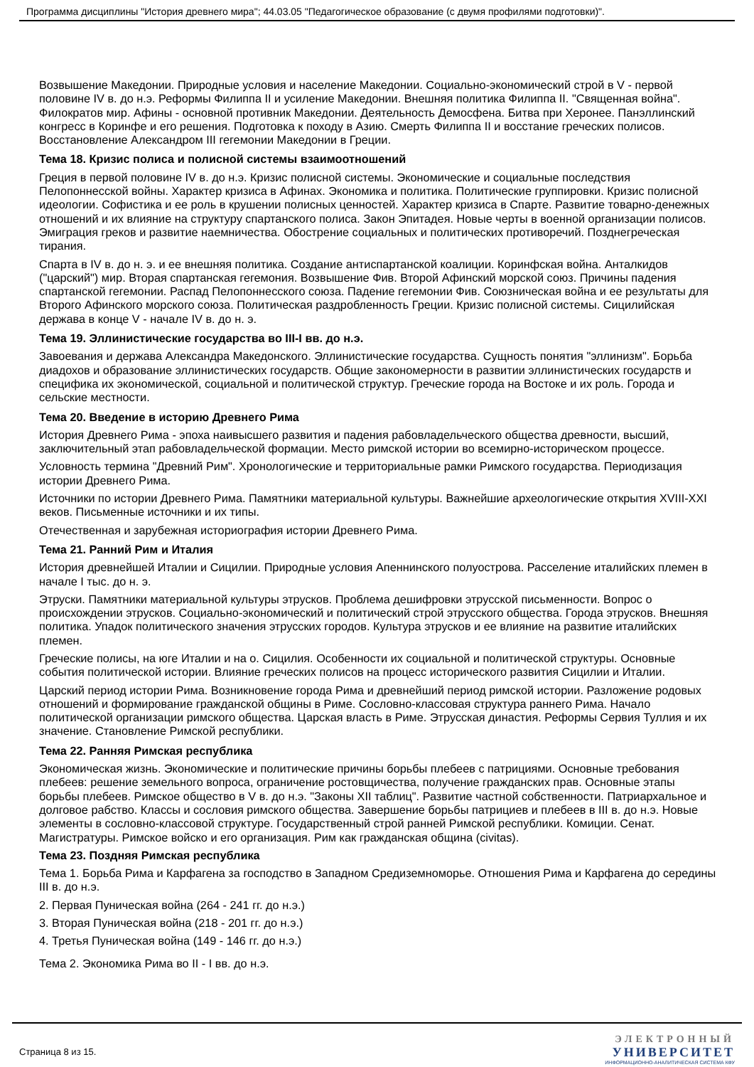Программа дисциплины "История древнего мира"; 44.03.05 "Педагогическое образование (с двумя профилями подготовки)".
Возвышение Македонии. Природные условия и население Македонии. Социально-экономический строй в V - первой половине IV в. до н.э. Реформы Филиппа II и усиление Македонии. Внешняя политика Филиппа II. "Священная война". Филократов мир. Афины - основной противник Македонии. Деятельность Демосфена. Битва при Херонее. Панэллинский конгресс в Коринфе и его решения. Подготовка к походу в Азию. Смерть Филиппа II и восстание греческих полисов. Восстановление Александром III гегемонии Македонии в Греции.
Тема 18. Кризис полиса и полисной системы взаимоотношений
Греция в первой половине IV в. до н.э. Кризис полисной системы. Экономические и социальные последствия Пелопоннесской войны. Характер кризиса в Афинах. Экономика и политика. Политические группировки. Кризис полисной идеологии. Софистика и ее роль в крушении полисных ценностей. Характер кризиса в Спарте. Развитие товарно-денежных отношений и их влияние на структуру спартанского полиса. Закон Эпитадея. Новые черты в военной организации полисов. Эмиграция греков и развитие наемничества. Обострение социальных и политических противоречий. Позднегреческая тирания.
Спарта в IV в. до н. э. и ее внешняя политика. Создание антиспартанской коалиции. Коринфская война. Анталкидов ("царский") мир. Вторая спартанская гегемония. Возвышение Фив. Второй Афинский морской союз. Причины падения спартанской гегемонии. Распад Пелопоннесского союза. Падение гегемонии Фив. Союзническая война и ее результаты для Второго Афинского морского союза. Политическая раздробленность Греции. Кризис полисной системы. Сицилийская держава в конце V - начале IV в. до н. э.
Тема 19. Эллинистические государства во III-I вв. до н.э.
Завоевания и держава Александра Македонского. Эллинистические государства. Сущность понятия "эллинизм". Борьба диадохов и образование эллинистических государств. Общие закономерности в развитии эллинистических государств и специфика их экономической, социальной и политической структур. Греческие города на Востоке и их роль. Города и сельские местности.
Тема 20. Введение в историю Древнего Рима
История Древнего Рима - эпоха наивысшего развития и падения рабовладельческого общества древности, высший, заключительный этап рабовладельческой формации. Место римской истории во всемирно-историческом процессе.
Условность термина "Древний Рим". Хронологические и территориальные рамки Римского государства. Периодизация истории Древнего Рима.
Источники по истории Древнего Рима. Памятники материальной культуры. Важнейшие археологические открытия XVIII-XXI веков. Письменные источники и их типы.
Отечественная и зарубежная историография истории Древнего Рима.
Тема 21. Ранний Рим и Италия
История древнейшей Италии и Сицилии. Природные условия Апеннинского полуострова. Расселение италийских племен в начале I тыс. до н. э.
Этруски. Памятники материальной культуры этрусков. Проблема дешифровки этрусской письменности. Вопрос о происхождении этрусков. Социально-экономический и политический строй этрусского общества. Города этрусков. Внешняя политика. Упадок политического значения этрусских городов. Культура этрусков и ее влияние на развитие италийских племен.
Греческие полисы, на юге Италии и на о. Сицилия. Особенности их социальной и политической структуры. Основные события политической истории. Влияние греческих полисов на процесс исторического развития Сицилии и Италии.
Царский период истории Рима. Возникновение города Рима и древнейший период римской истории. Разложение родовых отношений и формирование гражданской общины в Риме. Сословно-классовая структура раннего Рима. Начало политической организации римского общества. Царская власть в Риме. Этрусская династия. Реформы Сервия Туллия и их значение. Становление Римской республики.
Тема 22. Ранняя Римская республика
Экономическая жизнь. Экономические и политические причины борьбы плебеев с патрициями. Основные требования плебеев: решение земельного вопроса, ограничение ростовщичества, получение гражданских прав. Основные этапы борьбы плебеев. Римское общество в V в. до н.э. "Законы XII таблиц". Развитие частной собственности. Патриархальное и долговое рабство. Классы и сословия римского общества. Завершение борьбы патрициев и плебеев в III в. до н.э. Новые элементы в сословно-классовой структуре. Государственный строй ранней Римской республики. Комиции. Сенат. Магистратуры. Римское войско и его организация. Рим как гражданская община (civitas).
Тема 23. Поздняя Римская республика
Тема 1. Борьба Рима и Карфагена за господство в Западном Средиземноморье. Отношения Рима и Карфагена до середины III в. до н.э.
2. Первая Пуническая война (264 - 241 гг. до н.э.)
3. Вторая Пуническая война (218 - 201 гг. до н.э.)
4. Третья Пуническая война (149 - 146 гг. до н.э.)
Тема 2. Экономика Рима во II - I вв. до н.э.
Страница 8 из 15.
ЭЛЕКТРОННЫЙ
УНИВЕРСИТЕТ
ИНФОРМАЦИОННО-АНАЛИТИЧЕСКАЯ СИСТЕМА КФУ